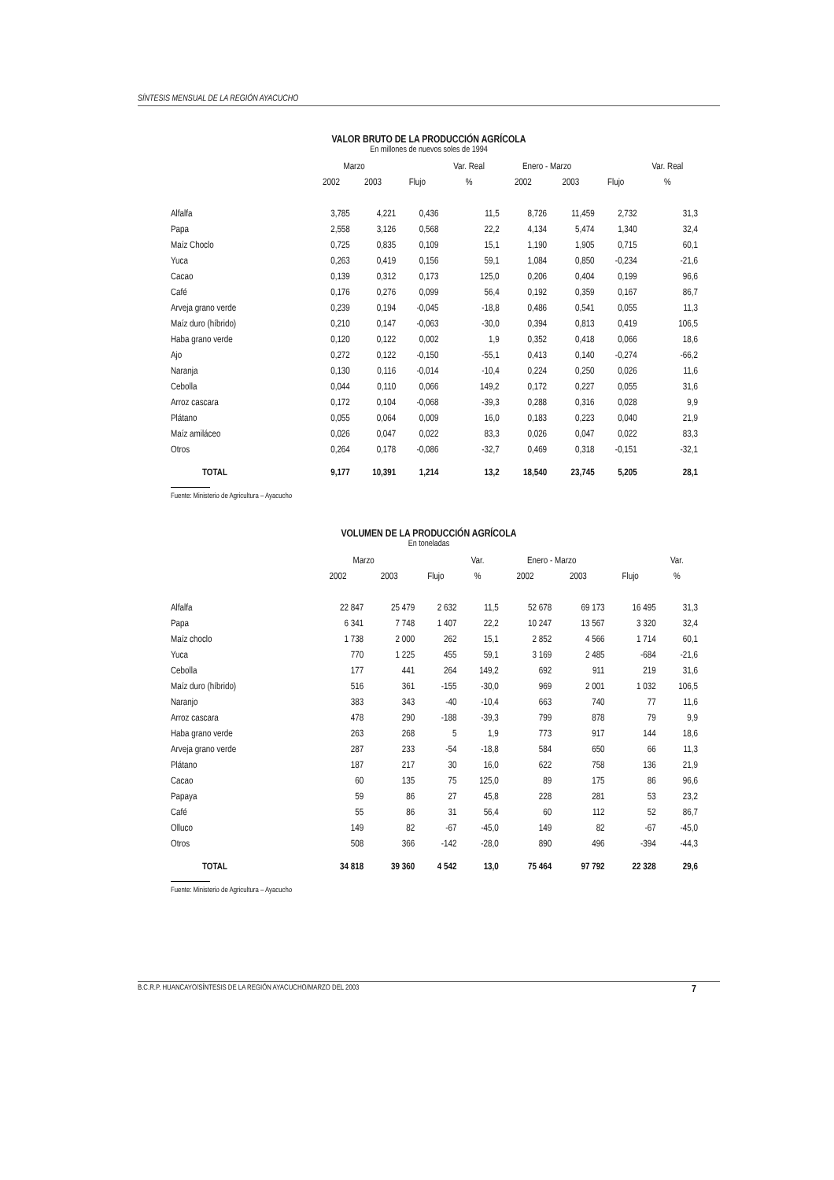SÍNTESIS MENSUAL DE LA REGIÓN AYACUCHO
VALOR BRUTO DE LA PRODUCCIÓN AGRÍCOLA
En millones de nuevos soles de 1994
| | Marzo | | | Var. Real | Enero - Marzo | | | Var. Real |
| --- | --- | --- | --- | --- | --- | --- | --- | --- |
| | 2002 | 2003 | Flujo | % | 2002 | 2003 | Flujo | % |
| Alfalfa | 3,785 | 4,221 | 0,436 | 11,5 | 8,726 | 11,459 | 2,732 | 31,3 |
| Papa | 2,558 | 3,126 | 0,568 | 22,2 | 4,134 | 5,474 | 1,340 | 32,4 |
| Maíz Choclo | 0,725 | 0,835 | 0,109 | 15,1 | 1,190 | 1,905 | 0,715 | 60,1 |
| Yuca | 0,263 | 0,419 | 0,156 | 59,1 | 1,084 | 0,850 | -0,234 | -21,6 |
| Cacao | 0,139 | 0,312 | 0,173 | 125,0 | 0,206 | 0,404 | 0,199 | 96,6 |
| Café | 0,176 | 0,276 | 0,099 | 56,4 | 0,192 | 0,359 | 0,167 | 86,7 |
| Arveja grano verde | 0,239 | 0,194 | -0,045 | -18,8 | 0,486 | 0,541 | 0,055 | 11,3 |
| Maíz duro (híbrido) | 0,210 | 0,147 | -0,063 | -30,0 | 0,394 | 0,813 | 0,419 | 106,5 |
| Haba grano verde | 0,120 | 0,122 | 0,002 | 1,9 | 0,352 | 0,418 | 0,066 | 18,6 |
| Ajo | 0,272 | 0,122 | -0,150 | -55,1 | 0,413 | 0,140 | -0,274 | -66,2 |
| Naranja | 0,130 | 0,116 | -0,014 | -10,4 | 0,224 | 0,250 | 0,026 | 11,6 |
| Cebolla | 0,044 | 0,110 | 0,066 | 149,2 | 0,172 | 0,227 | 0,055 | 31,6 |
| Arroz cascara | 0,172 | 0,104 | -0,068 | -39,3 | 0,288 | 0,316 | 0,028 | 9,9 |
| Plátano | 0,055 | 0,064 | 0,009 | 16,0 | 0,183 | 0,223 | 0,040 | 21,9 |
| Maíz amiláceo | 0,026 | 0,047 | 0,022 | 83,3 | 0,026 | 0,047 | 0,022 | 83,3 |
| Otros | 0,264 | 0,178 | -0,086 | -32,7 | 0,469 | 0,318 | -0,151 | -32,1 |
| TOTAL | 9,177 | 10,391 | 1,214 | 13,2 | 18,540 | 23,745 | 5,205 | 28,1 |
Fuente: Ministerio de Agricultura – Ayacucho
VOLUMEN DE LA PRODUCCIÓN AGRÍCOLA
En toneladas
| | Marzo | | | Var. | Enero - Marzo | | | Var. |
| --- | --- | --- | --- | --- | --- | --- | --- | --- |
| | 2002 | 2003 | Flujo | % | 2002 | 2003 | Flujo | % |
| Alfalfa | 22 847 | 25 479 | 2 632 | 11,5 | 52 678 | 69 173 | 16 495 | 31,3 |
| Papa | 6 341 | 7 748 | 1 407 | 22,2 | 10 247 | 13 567 | 3 320 | 32,4 |
| Maíz choclo | 1 738 | 2 000 | 262 | 15,1 | 2 852 | 4 566 | 1 714 | 60,1 |
| Yuca | 770 | 1 225 | 455 | 59,1 | 3 169 | 2 485 | -684 | -21,6 |
| Cebolla | 177 | 441 | 264 | 149,2 | 692 | 911 | 219 | 31,6 |
| Maíz duro (híbrido) | 516 | 361 | -155 | -30,0 | 969 | 2 001 | 1 032 | 106,5 |
| Naranjo | 383 | 343 | -40 | -10,4 | 663 | 740 | 77 | 11,6 |
| Arroz cascara | 478 | 290 | -188 | -39,3 | 799 | 878 | 79 | 9,9 |
| Haba grano verde | 263 | 268 | 5 | 1,9 | 773 | 917 | 144 | 18,6 |
| Arveja grano verde | 287 | 233 | -54 | -18,8 | 584 | 650 | 66 | 11,3 |
| Plátano | 187 | 217 | 30 | 16,0 | 622 | 758 | 136 | 21,9 |
| Cacao | 60 | 135 | 75 | 125,0 | 89 | 175 | 86 | 96,6 |
| Papaya | 59 | 86 | 27 | 45,8 | 228 | 281 | 53 | 23,2 |
| Café | 55 | 86 | 31 | 56,4 | 60 | 112 | 52 | 86,7 |
| Olluco | 149 | 82 | -67 | -45,0 | 149 | 82 | -67 | -45,0 |
| Otros | 508 | 366 | -142 | -28,0 | 890 | 496 | -394 | -44,3 |
| TOTAL | 34 818 | 39 360 | 4 542 | 13,0 | 75 464 | 97 792 | 22 328 | 29,6 |
Fuente: Ministerio de Agricultura – Ayacucho
B.C.R.P. HUANCAYO/SÍNTESIS DE LA REGIÓN AYACUCHO/MARZO DEL 2003 7